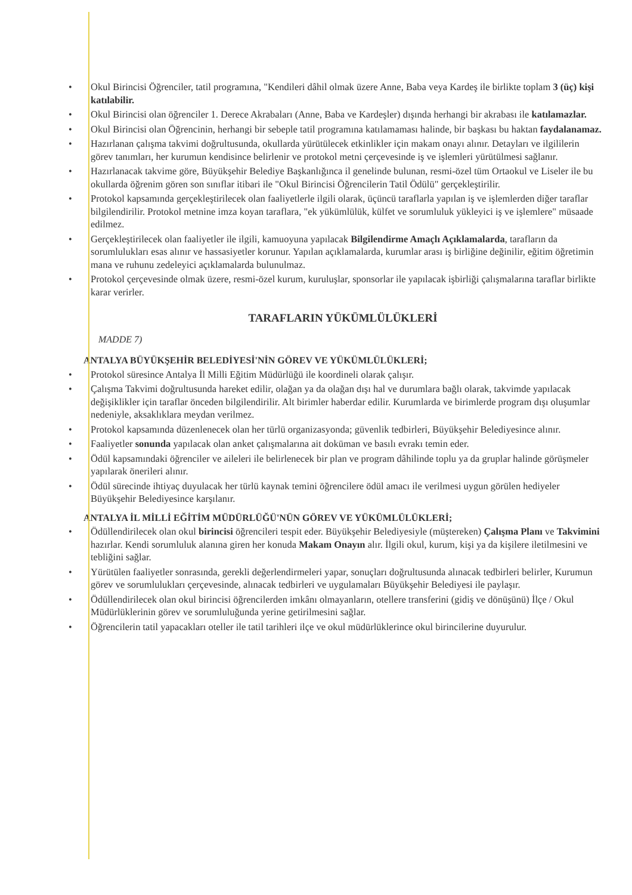• Okul Birincisi Öğrenciler, tatil programına, "Kendileri dâhil olmak üzere Anne, Baba veya Kardeş ile birlikte toplam 3 (üç) kişi katılabilir.
• Okul Birincisi olan öğrenciler 1. Derece Akrabaları (Anne, Baba ve Kardeşler) dışında herhangi bir akrabası ile katılamazlar.
• Okul Birincisi olan Öğrencinin, herhangi bir sebeple tatil programına katılamaması halinde, bir başkası bu haktan faydalanamaz.
• Hazırlanan çalışma takvimi doğrultusunda, okullarda yürütülecek etkinlikler için makam onayı alınır. Detayları ve ilgililerin görev tanımları, her kurumun kendisince belirlenir ve protokol metni çerçevesinde iş ve işlemleri yürütülmesi sağlanır.
• Hazırlanacak takvime göre, Büyükşehir Belediye Başkanlığınca il genelinde bulunan, resmi-özel tüm Ortaokul ve Liseler ile bu okullarda öğrenim gören son sınıflar itibari ile "Okul Birincisi Öğrencilerin Tatil Ödülü" gerçekleştirilir.
• Protokol kapsamında gerçekleştirilecek olan faaliyetlerle ilgili olarak, üçüncü taraflarla yapılan iş ve işlemlerden diğer taraflar bilgilendirilir. Protokol metnine imza koyan taraflara, "ek yükümlülük, külfet ve sorumluluk yükleyici iş ve işlemlere" müsaade edilmez.
• Gerçekleştirilecek olan faaliyetler ile ilgili, kamuoyuna yapılacak Bilgilendirme Amaçlı Açıklamalarda, tarafların da sorumlulukları esas alınır ve hassasiyetler korunur. Yapılan açıklamalarda, kurumlar arası iş birliğine değinilir, eğitim öğretimin mana ve ruhunu zedeleyici açıklamalarda bulunulmaz.
• Protokol çerçevesinde olmak üzere, resmi-özel kurum, kuruluşlar, sponsorlar ile yapılacak işbirliği çalışmalarına taraflar birlikte karar verirler.
TARAFLARIN YÜKÜMLÜLÜKLERİ
MADDE 7)
ANTALYA BÜYÜKŞEHİR BELEDİYESİ'NİN GÖREV VE YÜKÜMLÜLÜKLERİ;
• Protokol süresince Antalya İl Milli Eğitim Müdürlüğü ile koordineli olarak çalışır.
• Çalışma Takvimi doğrultusunda hareket edilir, olağan ya da olağan dışı hal ve durumlara bağlı olarak, takvimde yapılacak değişiklikler için taraflar önceden bilgilendirilir. Alt birimler haberdar edilir. Kurumlarda ve birimlerde program dışı oluşumlar nedeniyle, aksaklıklara meydan verilmez.
• Protokol kapsamında düzenlenecek olan her türlü organizasyonda; güvenlik tedbirleri, Büyükşehir Belediyesince alınır.
• Faaliyetler sonunda yapılacak olan anket çalışmalarına ait doküman ve basılı evrakı temin eder.
• Ödül kapsamındaki öğrenciler ve aileleri ile belirlenecek bir plan ve program dâhilinde toplu ya da gruplar halinde görüşmeler yapılarak önerileri alınır.
• Ödül sürecinde ihtiyaç duyulacak her türlü kaynak temini öğrencilere ödül amacı ile verilmesi uygun görülen hediyeler Büyükşehir Belediyesince karşılanır.
ANTALYA İL MİLLİ EĞİTİM MÜDÜRLÜĞÜ'NÜN GÖREV VE YÜKÜMLÜLÜKLERİ;
• Ödüllendirilecek olan okul birincisi öğrencileri tespit eder. Büyükşehir Belediyesiyle (müştereken) Çalışma Planı ve Takvimini hazırlar. Kendi sorumluluk alanına giren her konuda Makam Onayın alır. İlgili okul, kurum, kişi ya da kişilere iletilmesini ve tebliğini sağlar.
• Yürütülen faaliyetler sonrasında, gerekli değerlendirmeleri yapar, sonuçları doğrultusunda alınacak tedbirleri belirler, Kurumun görev ve sorumlulukları çerçevesinde, alınacak tedbirleri ve uygulamaları Büyükşehir Belediyesi ile paylaşır.
• Ödüllendirilecek olan okul birincisi öğrencilerden imkânı olmayanların, otellere transferini (gidiş ve dönüşünü) İlçe / Okul Müdürlüklerinin görev ve sorumluluğunda yerine getirilmesini sağlar.
• Öğrencilerin tatil yapacakları oteller ile tatil tarihleri ilçe ve okul müdürlüklerince okul birincilerine duyurulur.